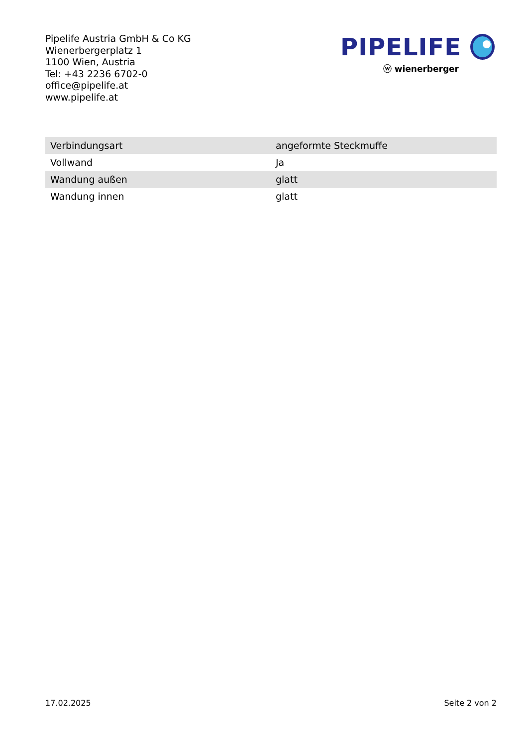Pipelife Austria GmbH & Co KG
Wienerbergerplatz 1
1100 Wien, Austria
Tel: +43 2236 6702-0
office@pipelife.at
www.pipelife.at
PIPELIFE
ⓦ wienerberger
| Verbindungsart | angeformte Steckmuffe |
| Vollwand | Ja |
| Wandung außen | glatt |
| Wandung innen | glatt |
17.02.2025 Seite 2 von 2